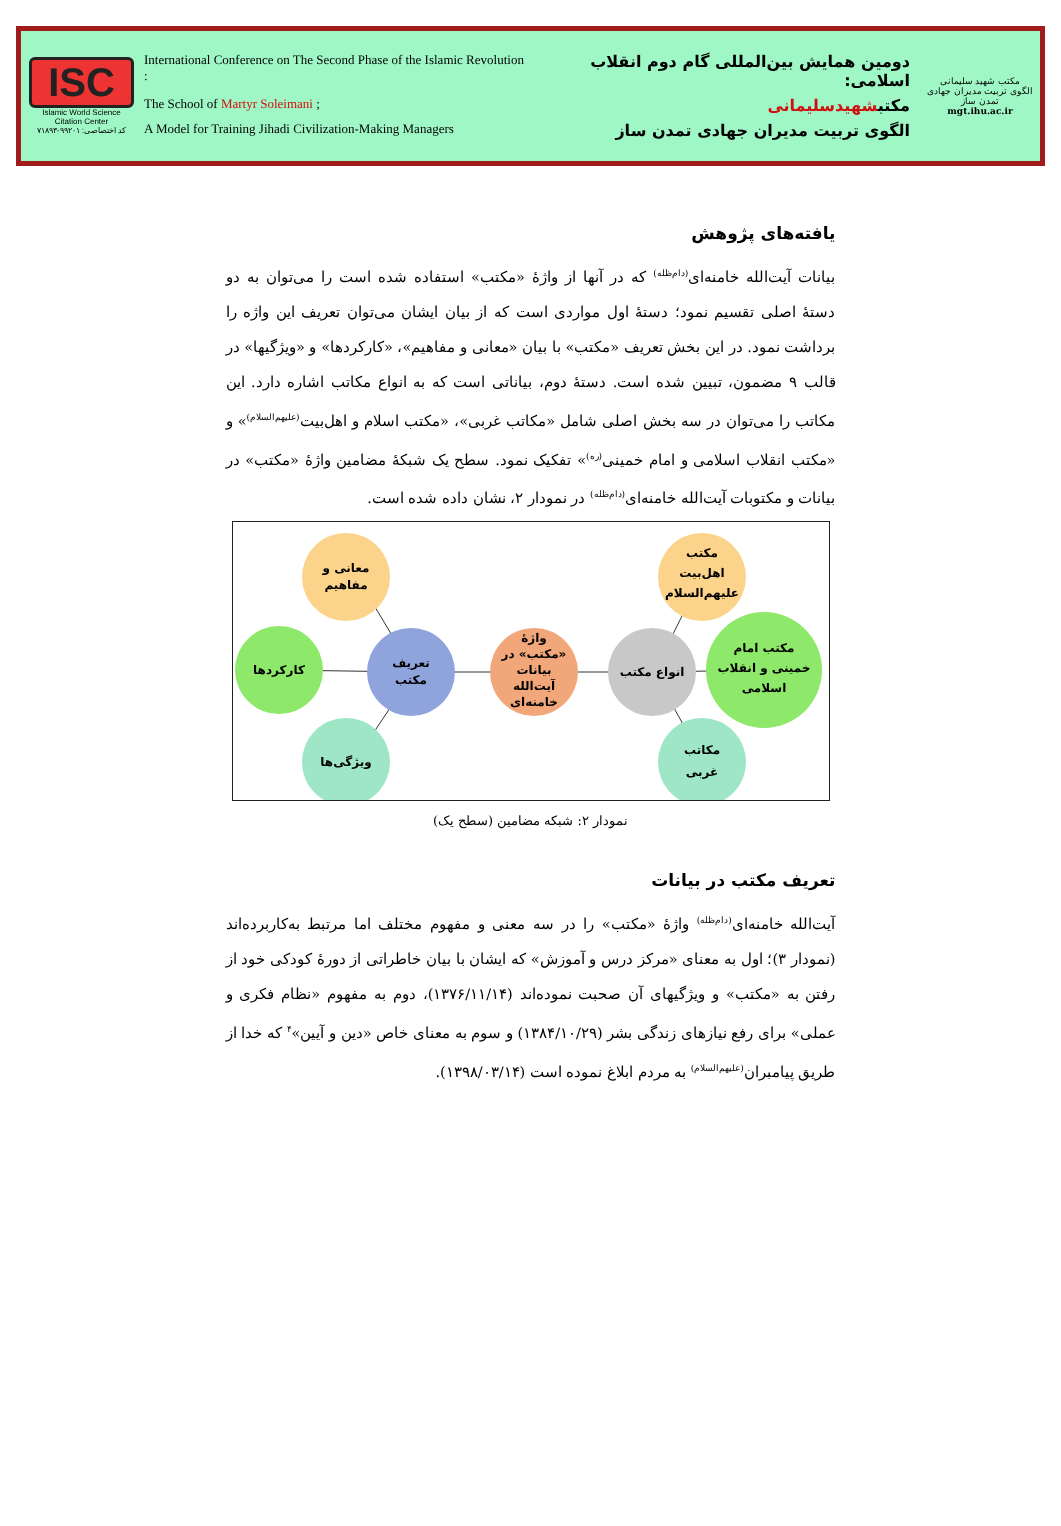ISC
Islamic World Science Citation Center
کد اختصاصی: ۹۹۲۰۱-۷۱۸۹۳
International Conference on The Second Phase of the Islamic Revolution : دومین همایش بین‌المللی گام دوم انقلاب اسلامی:
The School of Martyr Soleimani ; مکتبشهیدسلیمانی
A Model for Training Jihadi Civilization-Making Managers الگوی تربیت مدیران جهادی تمدن ساز
مکتب شهید سلیمانی
الگوی تربیت مدیران جهادی تمدن ساز
mgt.ihu.ac.ir
یافته‌های پژوهش
بیانات آیت‌الله خامنه‌ای<sup>(دام‌ظله)</sup> که در آنها از واژهٔ «مکتب» استفاده شده است را می‌توان به دو دستهٔ اصلی تقسیم نمود؛ دستهٔ اول مواردی است که از بیان ایشان می‌توان تعریف این واژه را برداشت نمود. در این بخش تعریف «مکتب» با بیان «معانی و مفاهیم»، «کارکردها» و «ویژگیها» در قالب ۹ مضمون، تبیین شده است. دستهٔ دوم، بیاناتی است که به انواع مکاتب اشاره دارد. این مکاتب را می‌توان در سه بخش اصلی شامل «مکاتب غربی»، «مکتب اسلام و اهل‌بیت<sup>(علیهم‌السلام)</sup>» و «مکتب انقلاب اسلامی و امام خمینی<sup>(ره)</sup>» تفکیک نمود. سطح یک شبکهٔ مضامین واژهٔ «مکتب» در بیانات و مکتوبات آیت‌الله خامنه‌ای<sup>(دام‌ظله)</sup> در نمودار ۲، نشان داده شده است.
معانی و
مفاهیم
کارکردها
ویژگی‌ها
تعریف
مکتب
واژهٔ
«مکتب» در
بیانات
آیت‌الله
خامنه‌ای
انواع مکتب
مکتب
اهل‌بیت
علیهم‌السلام
مکتب امام
خمینی و انقلاب
اسلامی
مکاتب
غربی
نمودار ۲: شبکه مضامین (سطح یک)
تعریف مکتب در بیانات
آیت‌الله خامنه‌ای<sup>(دام‌ظله)</sup> واژهٔ «مکتب» را در سه معنی و مفهوم مختلف اما مرتبط به‌کاربرده‌اند (نمودار ۳)؛ اول به معنای «مرکز درس و آموزش» که ایشان با بیان خاطراتی از دورهٔ کودکی خود از رفتن به «مکتب» و ویژگیهای آن صحبت نموده‌اند (۱۳۷۶/۱۱/۱۴)، دوم به مفهوم «نظام فکری و عملی» برای رفع نیازهای زندگی بشر (۱۳۸۴/۱۰/۲۹) و سوم به معنای خاص «دین و آیین»<sup>۴</sup> که خدا از طریق پیامبران<sup>(علیهم‌السلام)</sup> به مردم ابلاغ نموده است (۱۳۹۸/۰۳/۱۴).